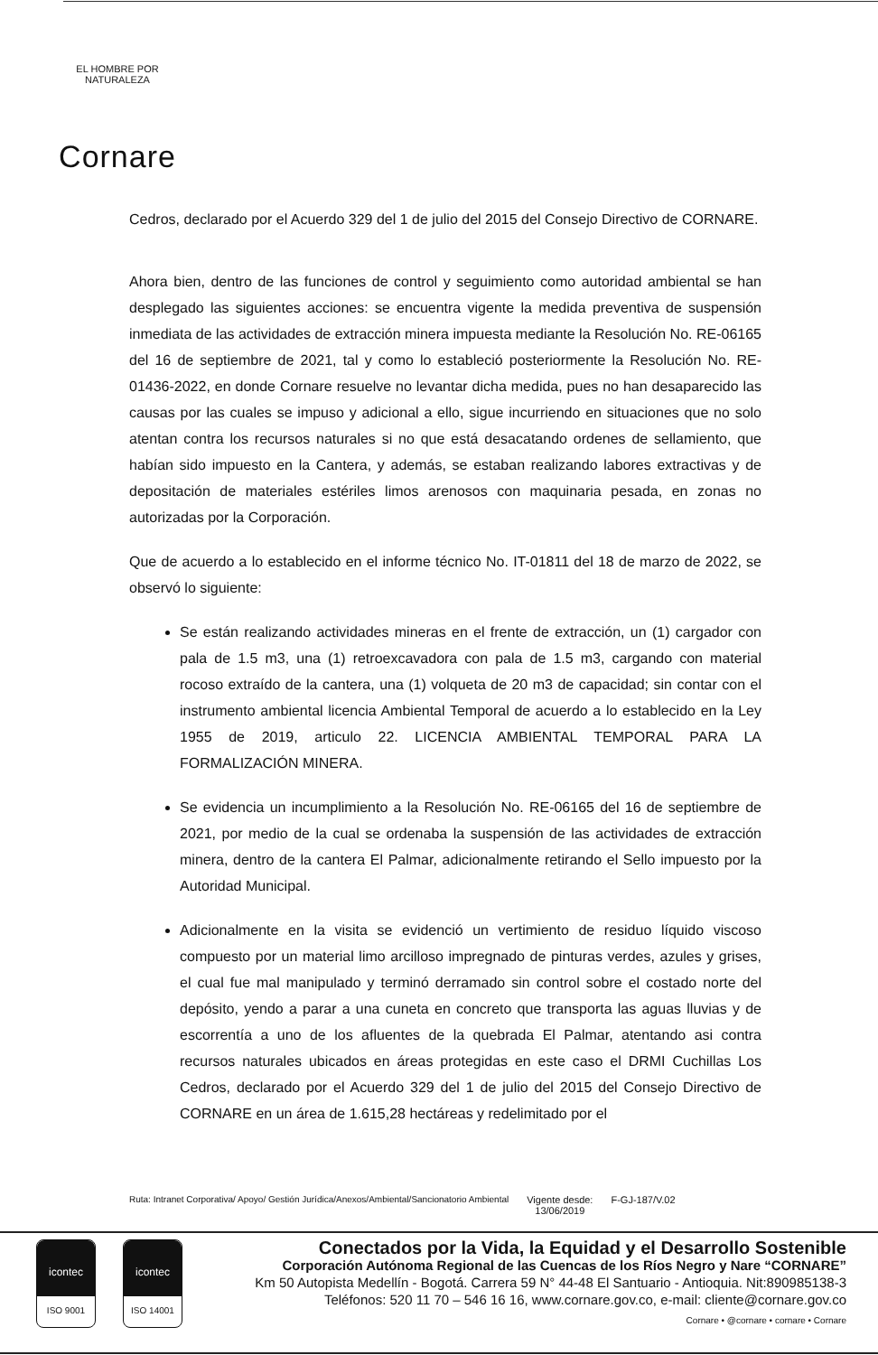EL HOMBRE POR NATURALEZA
Cornare
Cedros, declarado por el Acuerdo 329 del 1 de julio del 2015 del Consejo Directivo de CORNARE.
Ahora bien, dentro de las funciones de control y seguimiento como autoridad ambiental se han desplegado las siguientes acciones: se encuentra vigente la medida preventiva de suspensión inmediata de las actividades de extracción minera impuesta mediante la Resolución No. RE-06165 del 16 de septiembre de 2021, tal y como lo estableció posteriormente la Resolución No. RE-01436-2022, en donde Cornare resuelve no levantar dicha medida, pues no han desaparecido las causas por las cuales se impuso y adicional a ello, sigue incurriendo en situaciones que no solo atentan contra los recursos naturales si no que está desacatando ordenes de sellamiento, que habían sido impuesto en la Cantera, y además, se estaban realizando labores extractivas y de depositación de materiales estériles limos arenosos con maquinaria pesada, en zonas no autorizadas por la Corporación.
Que de acuerdo a lo establecido en el informe técnico No. IT-01811 del 18 de marzo de 2022, se observó lo siguiente:
Se están realizando actividades mineras en el frente de extracción, un (1) cargador con pala de 1.5 m3, una (1) retroexcavadora con pala de 1.5 m3, cargando con material rocoso extraído de la cantera, una (1) volqueta de 20 m3 de capacidad; sin contar con el instrumento ambiental licencia Ambiental Temporal de acuerdo a lo establecido en la Ley 1955 de 2019, articulo 22. LICENCIA AMBIENTAL TEMPORAL PARA LA FORMALIZACIÓN MINERA.
Se evidencia un incumplimiento a la Resolución No. RE-06165 del 16 de septiembre de 2021, por medio de la cual se ordenaba la suspensión de las actividades de extracción minera, dentro de la cantera El Palmar, adicionalmente retirando el Sello impuesto por la Autoridad Municipal.
Adicionalmente en la visita se evidenció un vertimiento de residuo líquido viscoso compuesto por un material limo arcilloso impregnado de pinturas verdes, azules y grises, el cual fue mal manipulado y terminó derramado sin control sobre el costado norte del depósito, yendo a parar a una cuneta en concreto que transporta las aguas lluvias y de escorrentía a uno de los afluentes de la quebrada El Palmar, atentando asi contra recursos naturales ubicados en áreas protegidas en este caso el DRMI Cuchillas Los Cedros, declarado por el Acuerdo 329 del 1 de julio del 2015 del Consejo Directivo de CORNARE en un área de 1.615,28 hectáreas y redelimitado por el
Ruta: Intranet Corporativa/ Apoyo/ Gestión Jurídica/Anexos/Ambiental/Sancionatorio Ambiental Vigente desde:
13/06/2019 F-GJ-187/V.02
icontec
ISO 9001
icontec
ISO 14001
Conectados por la Vida, la Equidad y el Desarrollo Sostenible
Corporación Autónoma Regional de las Cuencas de los Ríos Negro y Nare “CORNARE”
Km 50 Autopista Medellín - Bogotá. Carrera 59 N° 44-48 El Santuario - Antioquia. Nit:890985138-3
Teléfonos: 520 11 70 – 546 16 16, www.cornare.gov.co, e-mail: cliente@cornare.gov.co
Cornare • @cornare • cornare • Cornare